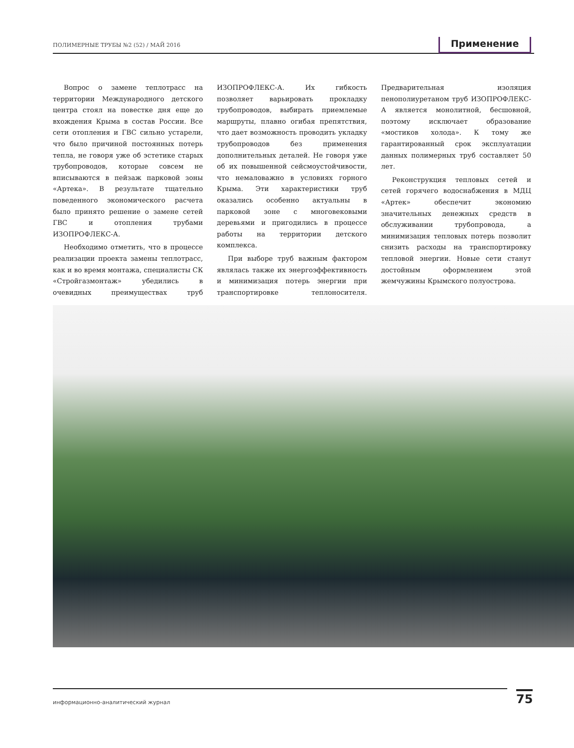ПОЛИМЕРНЫЕ ТРУБЫ №2 (52) / МАЙ 2016 Применение
Вопрос о замене теплотрасс на территории Международного детского центра стоял на повестке дня еще до вхождения Крыма в состав России. Все сети отопления и ГВС сильно устарели, что было причиной постоянных потерь тепла, не говоря уже об эстетике старых трубопроводов, которые совсем не вписываются в пейзаж парковой зоны «Артека». В результате тщательно поведенного экономического расчета было принято решение о замене сетей ГВС и отопления трубами ИЗОПРОФЛЕКС-А.
Необходимо отметить, что в процессе реализации проекта замены теплотрасс, как и во время монтажа, специалисты СК «Стройгазмонтаж» убедились в очевидных преимуществах труб ИЗОПРОФЛЕКС-А. Их гибкость позволяет варьировать прокладку трубопроводов, выбирать приемлемые маршруты, плавно огибая препятствия, что дает возможность проводить укладку трубопроводов без применения дополнительных деталей. Не говоря уже об их повышенной сейсмоустойчивости, что немаловажно в условиях горного Крыма. Эти характеристики труб оказались особенно актуальны в парковой зоне с многовековыми деревьями и пригодились в процессе работы на территории детского комплекса.
При выборе труб важным фактором являлась также их энергоэффективность и минимизация потерь энергии при транспортировке теплоносителя. Предварительная изоляция пенополиуретаном труб ИЗОПРОФЛЕКС-А является монолитной, бесшовной, поэтому исключает образование «мостиков холода». К тому же гарантированный срок эксплуатации данных полимерных труб составляет 50 лет.
Реконструкция тепловых сетей и сетей горячего водоснабжения в МДЦ «Артек» обеспечит экономию значительных денежных средств в обслуживании трубопровода, а минимизация тепловых потерь позволит снизить расходы на транспортировку тепловой энергии. Новые сети станут достойным оформлением этой жемчужины Крымского полуострова.
информационно-аналитический журнал 75